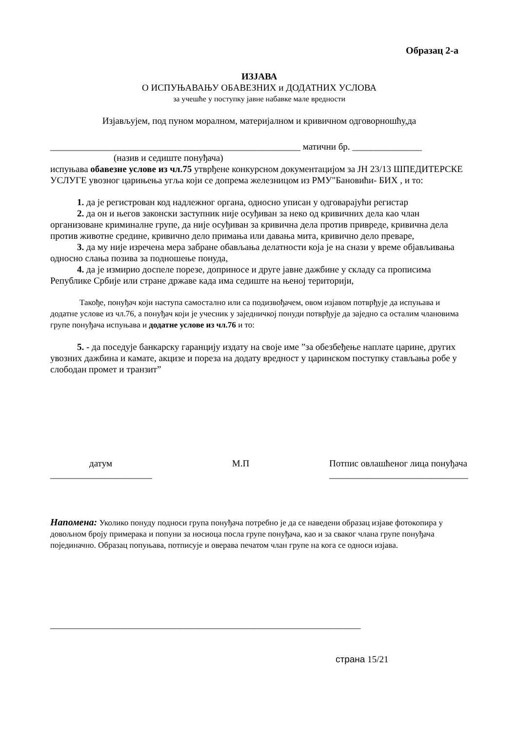Образац 2-а
ИЗЈАВА
О ИСПУЊАВАЊУ ОБАВЕЗНИХ и ДОДАТНИХ УСЛОВА
за учешће у поступку јавне набавке мале вредности
Изјављујем, под пуном моралном, материјалном и кривичном одговорношћу,да
______________________________________________________ матични бр. _______________
(назив и седиште понуђача)
испуњава обавезне услове из чл.75 утврђене конкурсном документацијом за ЈН 23/13 ШПЕДИТЕРСКЕ УСЛУГЕ увозног царињења угља који се допрема железницом из РМУ"Бановићи- БИХ , и то:
1. да је регистрован код надлежног органа, односно уписан у одговарајући регистар
2. да он и његов законски заступник није осуђиван за неко од кривичних дела као члан организоване криминалне групе, да није осуђиван за кривична дела против привреде, кривична дела против животне средине, кривично дело примања или давања мита, кривично дело преваре,
3. да му није изречена мера забране обављања делатности која је на снази у време објављивања односно слања позива за подношење понуда,
4. да је измирио доспеле порезе, доприносе и друге јавне дажбине у складу са прописима Републике Србије или стране државе када има седиште на њеној територији,
Такође, понуђач који наступа самостално или са подизвођачем, овом изјавом потврђује да испуњава и додатне услове из чл.76, а понуђач који је учесник у заједничкој понуди потврђује да заједно са осталим члановима групе понуђача испуњава и додатне услове из чл.76 и то:
5. - да поседује банкарску гаранцију издату на своје име ”за обезбеђење наплате царине, других увозних дажбина и камате, акцизе и пореза на додату вредност у царинском поступку стављања робе у слободан промет и транзит”
датум
______________________
М.П Потпис овлашћеног лица понуђача
______________________________
Напомена: Уколико понуду подноси група понуђача потребно је да се наведени образац изјаве фотокопира у довољном броју примерака и попуни за носиоца посла групе понуђача, као и за сваког члана групе понуђача појединачно. Образац попуњава, потписује и оверава печатом члан групе на кога се односи изјава.
___________________________________________________________________
страна 15/21